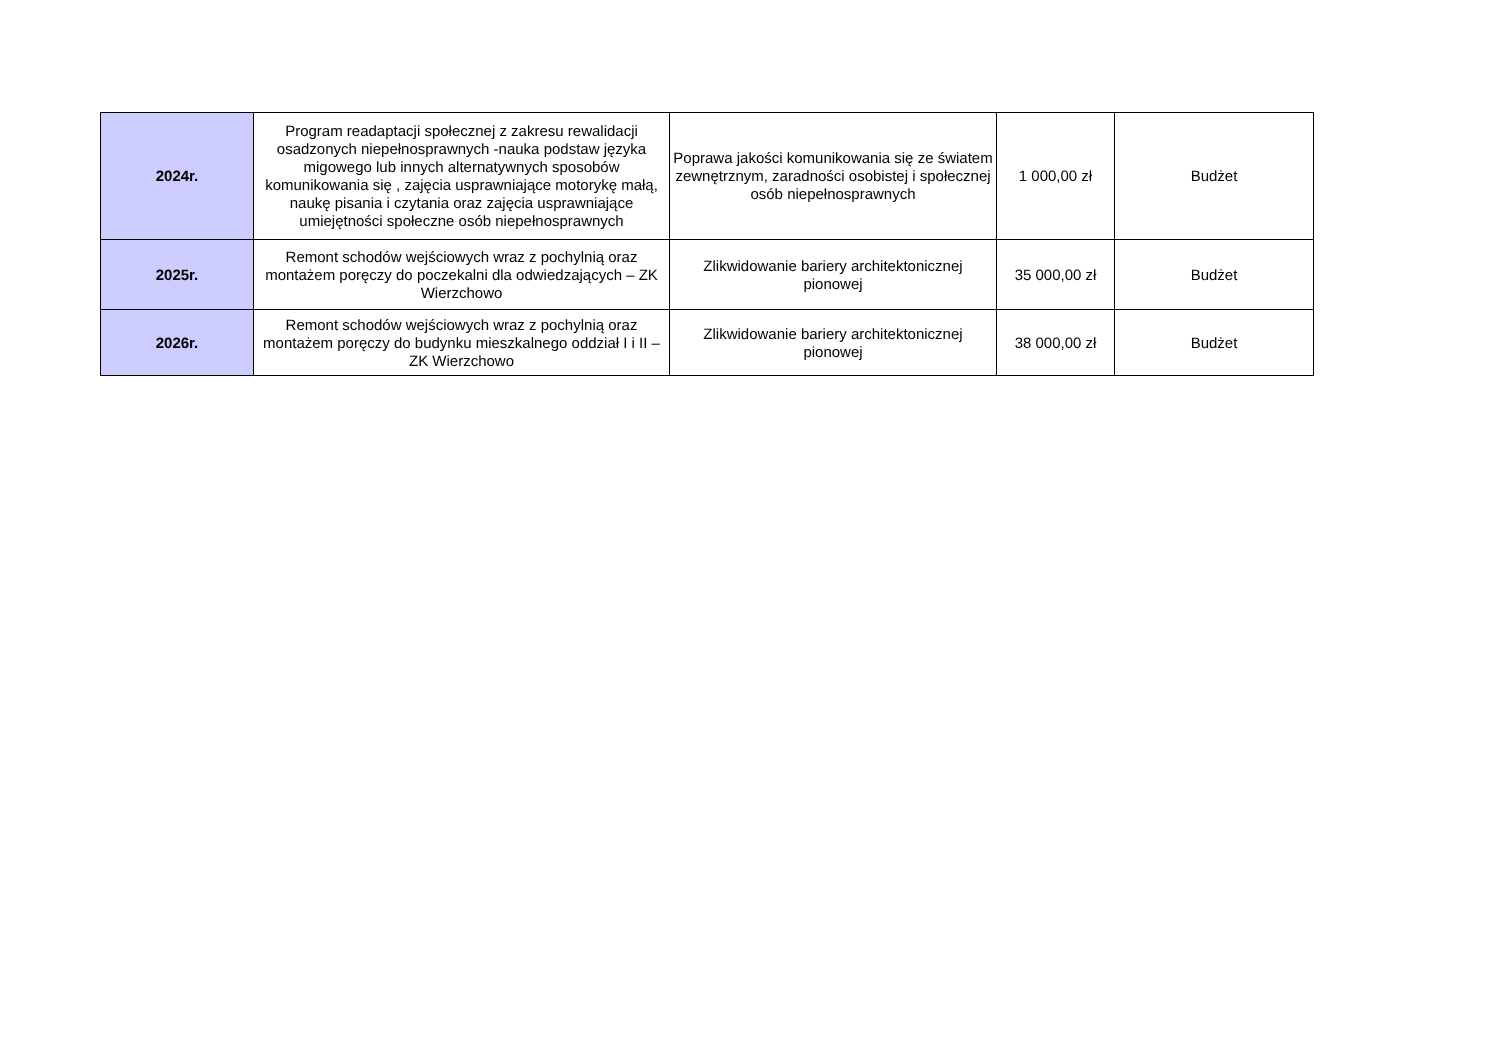| 2024r. | Program readaptacji społecznej z zakresu rewalidacji osadzonych niepełnosprawnych -nauka podstaw języka migowego lub innych alternatywnych sposobów komunikowania się , zajęcia usprawniające motorykę małą, naukę pisania i czytania oraz zajęcia usprawniające umiejętności społeczne osób niepełnosprawnych | Poprawa jakości komunikowania się ze światem zewnętrznym, zaradności osobistej i społecznej osób niepełnosprawnych | 1 000,00 zł | Budżet |
| 2025r. | Remont schodów wejściowych wraz z pochylnią oraz montażem poręczy do poczekalni dla odwiedzających – ZK Wierzchowo | Zlikwidowanie bariery architektonicznej pionowej | 35 000,00 zł | Budżet |
| 2026r. | Remont schodów wejściowych wraz z pochylnią oraz montażem poręczy do budynku mieszkalnego oddział I i II – ZK Wierzchowo | Zlikwidowanie bariery architektonicznej pionowej | 38 000,00 zł | Budżet |